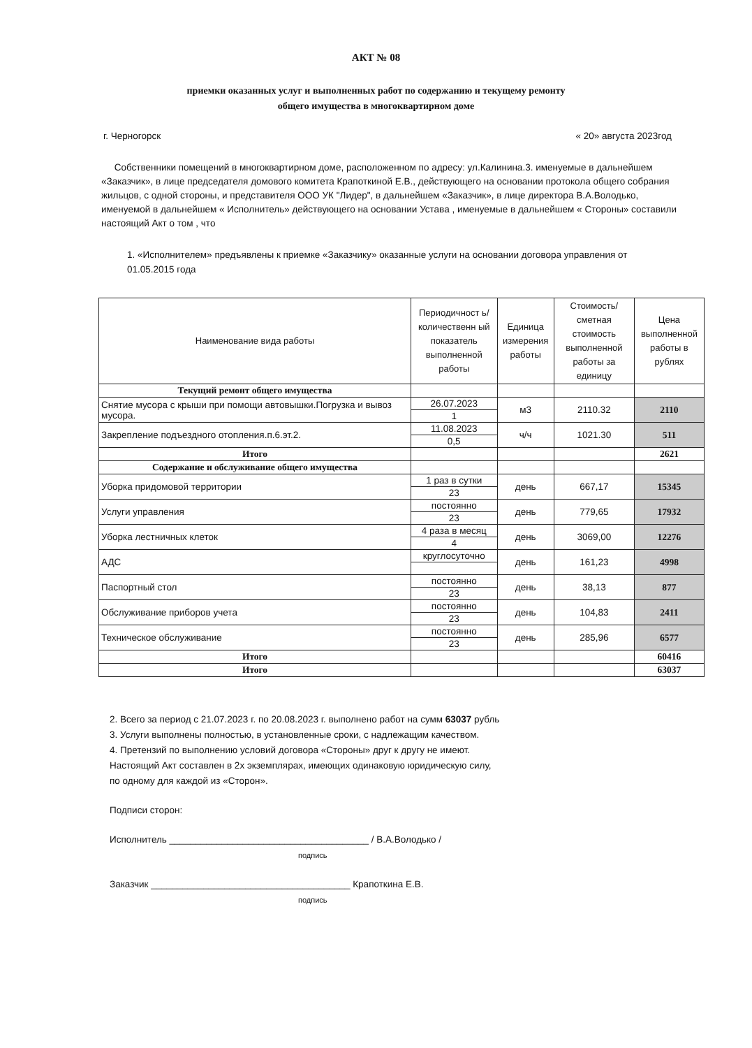АКТ № 08
приемки оказанных услуг и выполненных работ по содержанию и текущему ремонту
общего имущества в многоквартирном доме
г. Черногорск « 20» августа 2023год
Собственники помещений в многоквартирном доме, расположенном по адресу: ул.Калинина.3. именуемые в дальнейшем «Заказчик», в лице председателя домового комитета Крапоткиной Е.В., действующего на основании протокола общего собрания жильцов, с одной стороны, и представителя ООО УК "Лидер", в дальнейшем «Заказчик», в лице директора В.А.Володько, именуемой в дальнейшем « Исполнитель» действующего на основании Устава , именуемые в дальнейшем « Стороны» составили настоящий Акт о том , что
1. «Исполнителем» предъявлены к приемке «Заказчику» оказанные услуги на основании договора управления от 01.05.2015 года
| Наименование вида работы | Периодичност ь/количественн ый показатель выполненной работы | Единица измерения работы | Стоимость/ сметная стоимость выполненной работы за единицу | Цена выполненной работы в рублях |
| --- | --- | --- | --- | --- |
| Текущий ремонт общего имущества | | | | |
| Снятие мусора с крыши при помощи автовышки.Погрузка и вывоз мусора. | 26.07.2023 | м3 | 2110.32 | 2110 |
| | 1 | | | |
| Закрепление подъездного отопления.п.6.эт.2. | 11.08.2023 | ч/ч | 1021.30 | 511 |
| | 0,5 | | | |
| Итого | | | | 2621 |
| Содержание и обслуживание общего имущества | | | | |
| Уборка придомовой территории | 1 раз в сутки | день | 667,17 | 15345 |
| | 23 | | | |
| Услуги управления | постоянно | день | 779,65 | 17932 |
| | 23 | | | |
| Уборка лестничных клеток | 4 раза в месяц | день | 3069,00 | 12276 |
| | 4 | | | |
| АДС | круглосуточно | день | 161,23 | 4998 |
| Паспортный стол | постоянно | день | 38,13 | 877 |
| | 23 | | | |
| Обслуживание приборов учета | постоянно | день | 104,83 | 2411 |
| | 23 | | | |
| Техническое обслуживание | постоянно | день | 285,96 | 6577 |
| | 23 | | | |
| Итого | | | | 60416 |
| Итого | | | | 63037 |
2. Всего за период с 21.07.2023 г. по 20.08.2023 г. выполнено работ на сумм 63037 рубль
3. Услуги выполнены полностью, в установленные сроки, с надлежащим качеством.
4. Претензий по выполнению условий договора «Стороны» друг к другу не имеют.
Настоящий Акт составлен в 2х экземплярах, имеющих одинаковую юридическую силу,
по одному для каждой из «Сторон».
Подписи сторон:
Исполнитель ______________________________________ / В.А.Володько /
подпись
Заказчик ______________________________________ Крапоткина Е.В.
подпись